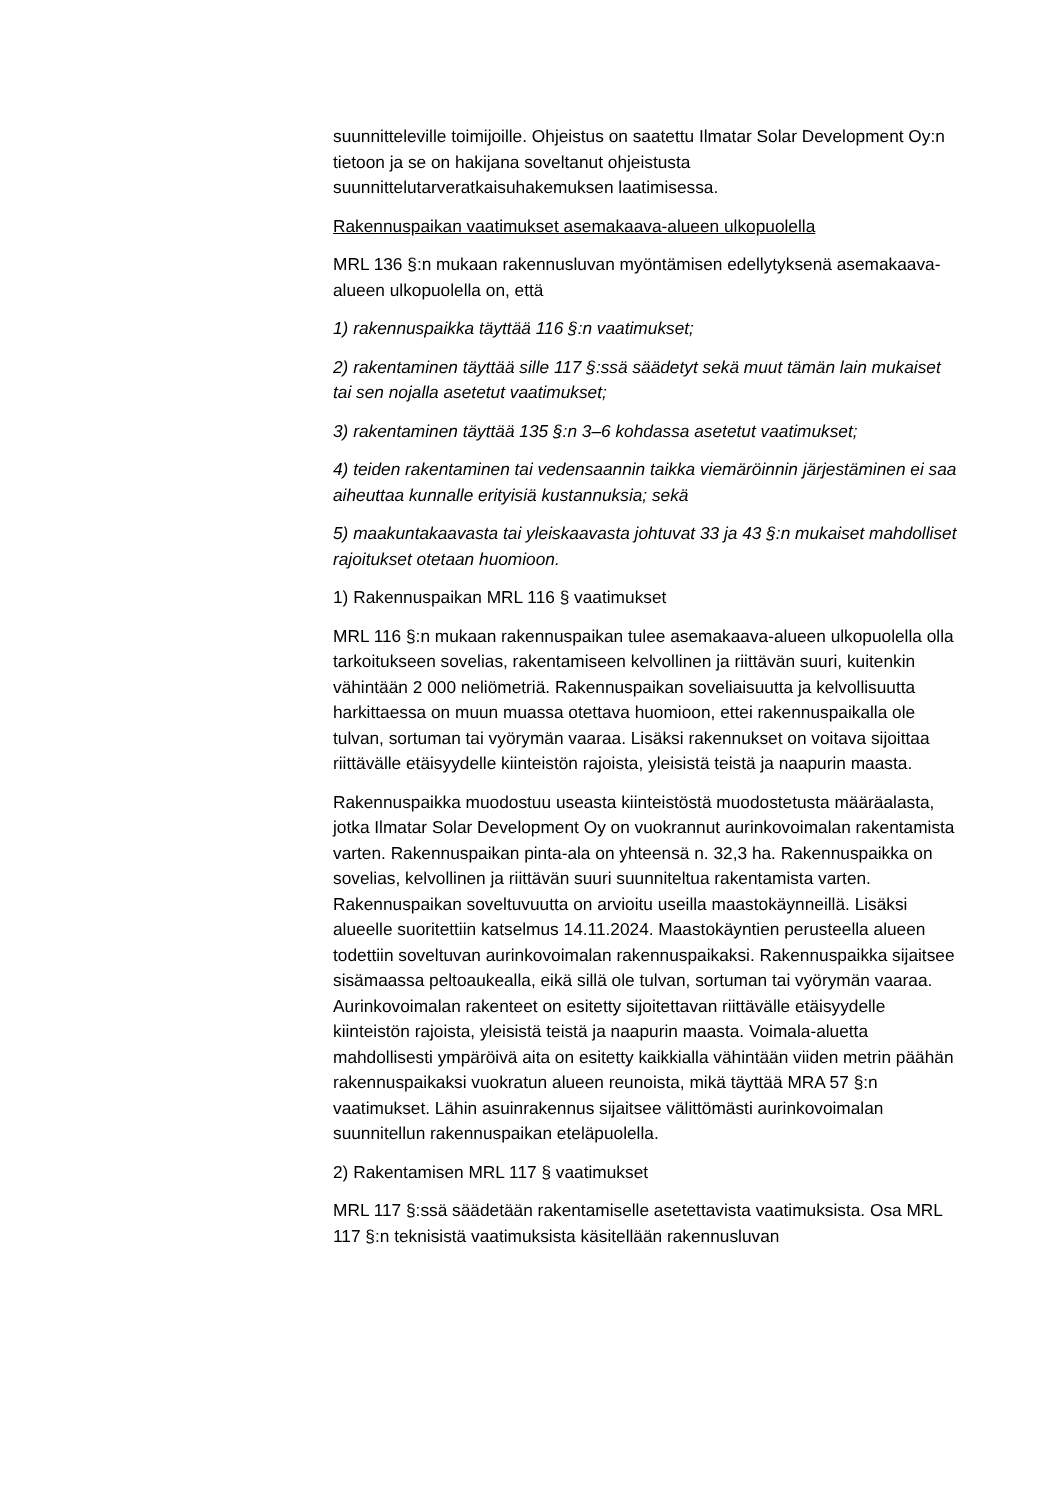suunnitteleville toimijoille. Ohjeistus on saatettu Ilmatar Solar Development Oy:n tietoon ja se on hakijana soveltanut ohjeistusta suunnittelutarveratkaisuhakemuksen laatimisessa.
Rakennuspaikan vaatimukset asemakaava-alueen ulkopuolella
MRL 136 §:n mukaan rakennusluvan myöntämisen edellytyksenä asemakaava-alueen ulkopuolella on, että
1) rakennuspaikka täyttää 116 §:n vaatimukset;
2) rakentaminen täyttää sille 117 §:ssä säädetyt sekä muut tämän lain mukaiset tai sen nojalla asetetut vaatimukset;
3) rakentaminen täyttää 135 §:n 3–6 kohdassa asetetut vaatimukset;
4) teiden rakentaminen tai vedensaannin taikka viemäröinnin järjestäminen ei saa aiheuttaa kunnalle erityisiä kustannuksia; sekä
5) maakuntakaavasta tai yleiskaavasta johtuvat 33 ja 43 §:n mukaiset mahdolliset rajoitukset otetaan huomioon.
1) Rakennuspaikan MRL 116 § vaatimukset
MRL 116 §:n mukaan rakennuspaikan tulee asemakaava-alueen ulkopuolella olla tarkoitukseen sovelias, rakentamiseen kelvollinen ja riittävän suuri, kuitenkin vähintään 2 000 neliömetriä. Rakennuspaikan soveliaisuutta ja kelvollisuutta harkittaessa on muun muassa otettava huomioon, ettei rakennuspaikalla ole tulvan, sortuman tai vyörymän vaaraa. Lisäksi rakennukset on voitava sijoittaa riittävälle etäisyydelle kiinteistön rajoista, yleisistä teistä ja naapurin maasta.
Rakennuspaikka muodostuu useasta kiinteistöstä muodostetusta määräalasta, jotka Ilmatar Solar Development Oy on vuokrannut aurinkovoimalan rakentamista varten. Rakennuspaikan pinta-ala on yhteensä n. 32,3 ha. Rakennuspaikka on sovelias, kelvollinen ja riittävän suuri suunniteltua rakentamista varten. Rakennuspaikan soveltuvuutta on arvioitu useilla maastokäynneillä. Lisäksi alueelle suoritettiin katselmus 14.11.2024. Maastokäyntien perusteella alueen todettiin soveltuvan aurinkovoimalan rakennuspaikaksi. Rakennuspaikka sijaitsee sisämaassa peltoaukealla, eikä sillä ole tulvan, sortuman tai vyörymän vaaraa. Aurinkovoimalan rakenteet on esitetty sijoitettavan riittävälle etäisyydelle kiinteistön rajoista, yleisistä teistä ja naapurin maasta. Voimala-aluetta mahdollisesti ympäröivä aita on esitetty kaikkialla vähintään viiden metrin päähän rakennuspaikaksi vuokratun alueen reunoista, mikä täyttää MRA 57 §:n vaatimukset. Lähin asuinrakennus sijaitsee välittömästi aurinkovoimalan suunnitellun rakennuspaikan eteläpuolella.
2) Rakentamisen MRL 117 § vaatimukset
MRL 117 §:ssä säädetään rakentamiselle asetettavista vaatimuksista. Osa MRL 117 §:n teknisistä vaatimuksista käsitellään rakennusluvan